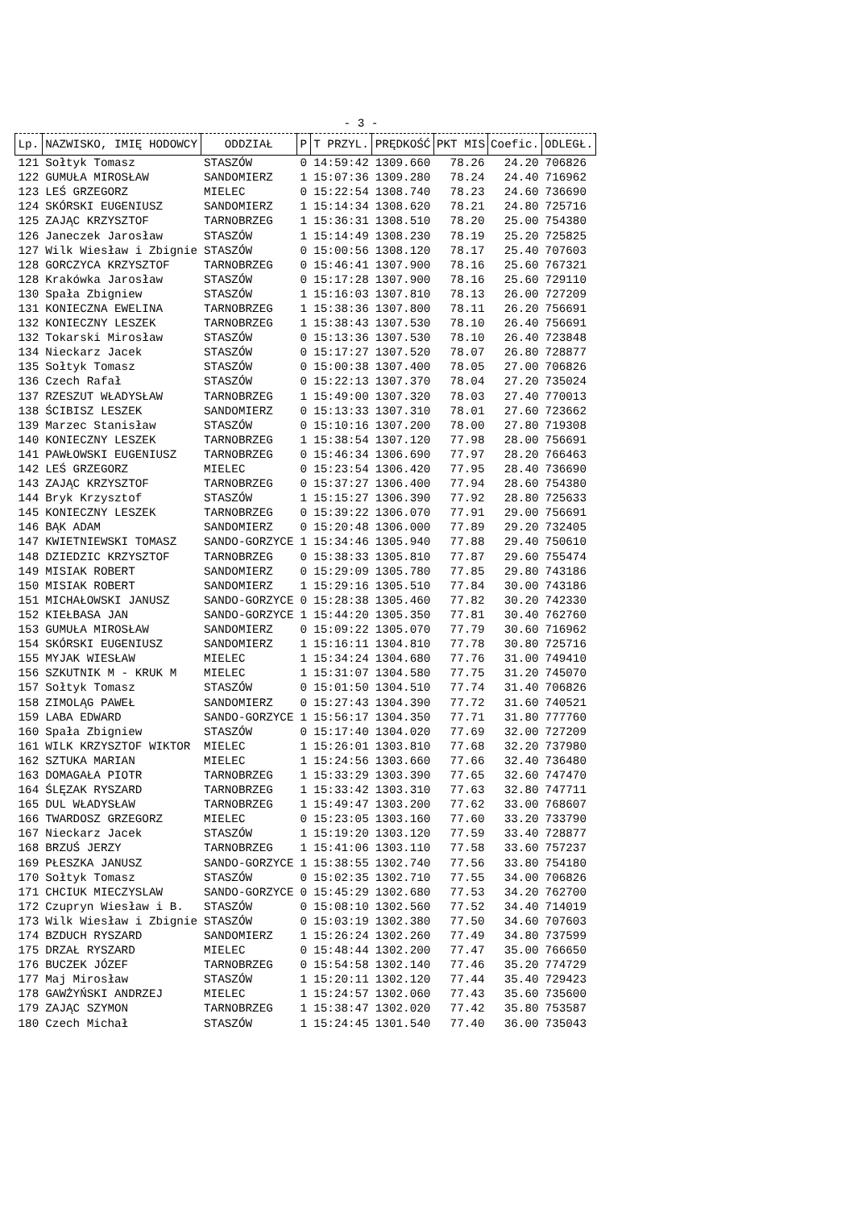- 3 -
| Lp. | NAZWISKO, IMIĘ HODOWCY | ODDZIAŁ | P | T PRZYL. | PRĘDKOŚĆ | PKT MIS | Coefic. | ODLEGŁ. |
| --- | --- | --- | --- | --- | --- | --- | --- | --- |
| 121 | Sołtyk Tomasz | STASZÓW | 0 | 14:59:42 | 1309.660 | 78.26 | 24.20 | 706826 |
| 122 | GUMUŁA MIROSŁAW | SANDOMIERZ | 1 | 15:07:36 | 1309.280 | 78.24 | 24.40 | 716962 |
| 123 | LEŚ GRZEGORZ | MIELEC | 0 | 15:22:54 | 1308.740 | 78.23 | 24.60 | 736690 |
| 124 | SKÓRSKI EUGENIUSZ | SANDOMIERZ | 1 | 15:14:34 | 1308.620 | 78.21 | 24.80 | 725716 |
| 125 | ZAJĄC KRZYSZTOF | TARNOBRZEG | 1 | 15:36:31 | 1308.510 | 78.20 | 25.00 | 754380 |
| 126 | Janeczek Jarosław | STASZÓW | 1 | 15:14:49 | 1308.230 | 78.19 | 25.20 | 725825 |
| 127 | Wilk Wiesław i Zbignie | STASZÓW | 0 | 15:00:56 | 1308.120 | 78.17 | 25.40 | 707603 |
| 128 | GORCZYCA KRZYSZTOF | TARNOBRZEG | 0 | 15:46:41 | 1307.900 | 78.16 | 25.60 | 767321 |
| 128 | Krakówka Jarosław | STASZÓW | 0 | 15:17:28 | 1307.900 | 78.16 | 25.60 | 729110 |
| 130 | Spała Zbigniew | STASZÓW | 1 | 15:16:03 | 1307.810 | 78.13 | 26.00 | 727209 |
| 131 | KONIECZNA EWELINA | TARNOBRZEG | 1 | 15:38:36 | 1307.800 | 78.11 | 26.20 | 756691 |
| 132 | KONIECZNY LESZEK | TARNOBRZEG | 1 | 15:38:43 | 1307.530 | 78.10 | 26.40 | 756691 |
| 132 | Tokarski Mirosław | STASZÓW | 0 | 15:13:36 | 1307.530 | 78.10 | 26.40 | 723848 |
| 134 | Nieckarz Jacek | STASZÓW | 0 | 15:17:27 | 1307.520 | 78.07 | 26.80 | 728877 |
| 135 | Sołtyk Tomasz | STASZÓW | 0 | 15:00:38 | 1307.400 | 78.05 | 27.00 | 706826 |
| 136 | Czech Rafał | STASZÓW | 0 | 15:22:13 | 1307.370 | 78.04 | 27.20 | 735024 |
| 137 | RZESZUT WŁADYSŁAW | TARNOBRZEG | 1 | 15:49:00 | 1307.320 | 78.03 | 27.40 | 770013 |
| 138 | ŚCIBISZ LESZEK | SANDOMIERZ | 0 | 15:13:33 | 1307.310 | 78.01 | 27.60 | 723662 |
| 139 | Marzec Stanisław | STASZÓW | 0 | 15:10:16 | 1307.200 | 78.00 | 27.80 | 719308 |
| 140 | KONIECZNY LESZEK | TARNOBRZEG | 1 | 15:38:54 | 1307.120 | 77.98 | 28.00 | 756691 |
| 141 | PAWŁOWSKI EUGENIUSZ | TARNOBRZEG | 0 | 15:46:34 | 1306.690 | 77.97 | 28.20 | 766463 |
| 142 | LEŚ GRZEGORZ | MIELEC | 0 | 15:23:54 | 1306.420 | 77.95 | 28.40 | 736690 |
| 143 | ZAJĄC KRZYSZTOF | TARNOBRZEG | 0 | 15:37:27 | 1306.400 | 77.94 | 28.60 | 754380 |
| 144 | Bryk Krzysztof | STASZÓW | 1 | 15:15:27 | 1306.390 | 77.92 | 28.80 | 725633 |
| 145 | KONIECZNY LESZEK | TARNOBRZEG | 0 | 15:39:22 | 1306.070 | 77.91 | 29.00 | 756691 |
| 146 | BĄK ADAM | SANDOMIERZ | 0 | 15:20:48 | 1306.000 | 77.89 | 29.20 | 732405 |
| 147 | KWIETNIEWSKI TOMASZ | SANDO-GORZYCE | 1 | 15:34:46 | 1305.940 | 77.88 | 29.40 | 750610 |
| 148 | DZIEDZIC KRZYSZTOF | TARNOBRZEG | 0 | 15:38:33 | 1305.810 | 77.87 | 29.60 | 755474 |
| 149 | MISIAK ROBERT | SANDOMIERZ | 0 | 15:29:09 | 1305.780 | 77.85 | 29.80 | 743186 |
| 150 | MISIAK ROBERT | SANDOMIERZ | 1 | 15:29:16 | 1305.510 | 77.84 | 30.00 | 743186 |
| 151 | MICHAŁOWSKI JANUSZ | SANDO-GORZYCE | 0 | 15:28:38 | 1305.460 | 77.82 | 30.20 | 742330 |
| 152 | KIEŁBASA JAN | SANDO-GORZYCE | 1 | 15:44:20 | 1305.350 | 77.81 | 30.40 | 762760 |
| 153 | GUMUŁA MIROSŁAW | SANDOMIERZ | 0 | 15:09:22 | 1305.070 | 77.79 | 30.60 | 716962 |
| 154 | SKÓRSKI EUGENIUSZ | SANDOMIERZ | 1 | 15:16:11 | 1304.810 | 77.78 | 30.80 | 725716 |
| 155 | MYJAK WIESŁAW | MIELEC | 1 | 15:34:24 | 1304.680 | 77.76 | 31.00 | 749410 |
| 156 | SZKUTNIK M - KRUK M | MIELEC | 1 | 15:31:07 | 1304.580 | 77.75 | 31.20 | 745070 |
| 157 | Sołtyk Tomasz | STASZÓW | 0 | 15:01:50 | 1304.510 | 77.74 | 31.40 | 706826 |
| 158 | ZIMOLĄG PAWEŁ | SANDOMIERZ | 0 | 15:27:43 | 1304.390 | 77.72 | 31.60 | 740521 |
| 159 | LABA EDWARD | SANDO-GORZYCE | 1 | 15:56:17 | 1304.350 | 77.71 | 31.80 | 777760 |
| 160 | Spała Zbigniew | STASZÓW | 0 | 15:17:40 | 1304.020 | 77.69 | 32.00 | 727209 |
| 161 | WILK KRZYSZTOF WIKTOR | MIELEC | 1 | 15:26:01 | 1303.810 | 77.68 | 32.20 | 737980 |
| 162 | SZTUKA MARIAN | MIELEC | 1 | 15:24:56 | 1303.660 | 77.66 | 32.40 | 736480 |
| 163 | DOMAGAŁA PIOTR | TARNOBRZEG | 1 | 15:33:29 | 1303.390 | 77.65 | 32.60 | 747470 |
| 164 | ŚLĘZAK RYSZARD | TARNOBRZEG | 1 | 15:33:42 | 1303.310 | 77.63 | 32.80 | 747711 |
| 165 | DUL WŁADYSŁAW | TARNOBRZEG | 1 | 15:49:47 | 1303.200 | 77.62 | 33.00 | 768607 |
| 166 | TWARDOSZ GRZEGORZ | MIELEC | 0 | 15:23:05 | 1303.160 | 77.60 | 33.20 | 733790 |
| 167 | Nieckarz Jacek | STASZÓW | 1 | 15:19:20 | 1303.120 | 77.59 | 33.40 | 728877 |
| 168 | BRZUŚ JERZY | TARNOBRZEG | 1 | 15:41:06 | 1303.110 | 77.58 | 33.60 | 757237 |
| 169 | PŁESZKA JANUSZ | SANDO-GORZYCE | 1 | 15:38:55 | 1302.740 | 77.56 | 33.80 | 754180 |
| 170 | Sołtyk Tomasz | STASZÓW | 0 | 15:02:35 | 1302.710 | 77.55 | 34.00 | 706826 |
| 171 | CHCIUK MIECZYSLAW | SANDO-GORZYCE | 0 | 15:45:29 | 1302.680 | 77.53 | 34.20 | 762700 |
| 172 | Czupryn Wiesław i B. | STASZÓW | 0 | 15:08:10 | 1302.560 | 77.52 | 34.40 | 714019 |
| 173 | Wilk Wiesław i Zbignie | STASZÓW | 0 | 15:03:19 | 1302.380 | 77.50 | 34.60 | 707603 |
| 174 | BZDUCH RYSZARD | SANDOMIERZ | 1 | 15:26:24 | 1302.260 | 77.49 | 34.80 | 737599 |
| 175 | DRZAŁ RYSZARD | MIELEC | 0 | 15:48:44 | 1302.200 | 77.47 | 35.00 | 766650 |
| 176 | BUCZEK JÓZEF | TARNOBRZEG | 0 | 15:54:58 | 1302.140 | 77.46 | 35.20 | 774729 |
| 177 | Maj Mirosław | STASZÓW | 1 | 15:20:11 | 1302.120 | 77.44 | 35.40 | 729423 |
| 178 | GAWŻYŃSKI ANDRZEJ | MIELEC | 1 | 15:24:57 | 1302.060 | 77.43 | 35.60 | 735600 |
| 179 | ZAJĄC SZYMON | TARNOBRZEG | 1 | 15:38:47 | 1302.020 | 77.42 | 35.80 | 753587 |
| 180 | Czech Michał | STASZÓW | 1 | 15:24:45 | 1301.540 | 77.40 | 36.00 | 735043 |